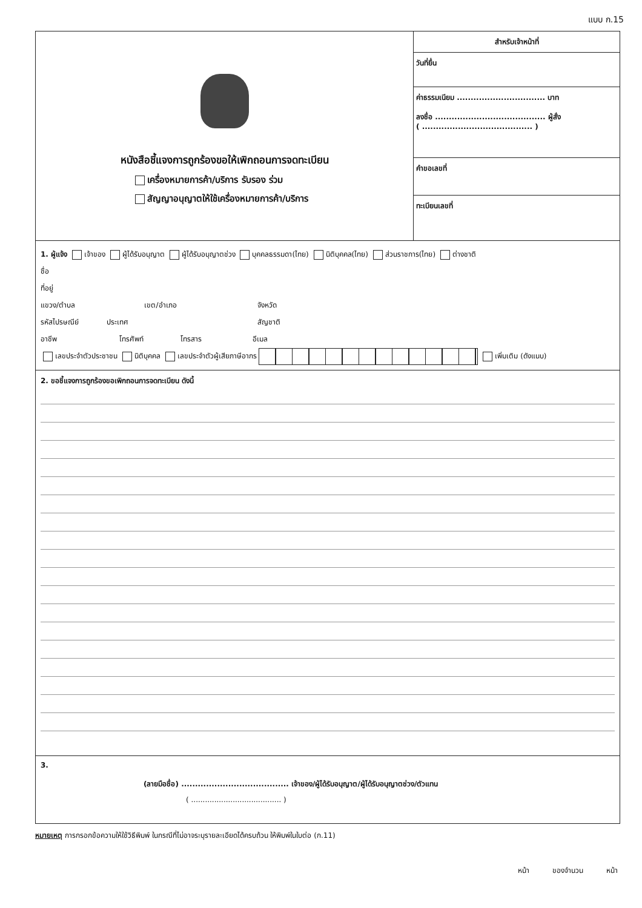แบบ ก.15
หนังสือชี้แจงการถูกร้องขอให้เพิกถอนการจดทะเบียน
เครื่องหมายการค้า/บริการ รับรอง ร่วม
สัญญาอนุญาตให้ใช้เครื่องหมายการค้า/บริการ
สำหรับเจ้าหน้าที่
วันที่ยื่น
ค่าธรรมเนียม ................................ บาท
ลงชื่อ ........................................ ผู้สั่ง
( ........................................ )
คำขอเลขที่
ทะเบียนเลขที่
1. ผู้แจ้ง เจ้าของ ผู้ได้รับอนุญาต ผู้ได้รับอนุญาตช่วง บุคคลธรรมดา(ไทย) นิติบุคคล(ไทย) ส่วนราชการ(ไทย) ต่างชาติ
ชื่อ
ที่อยู่
แขวง/ตำบล เขต/อำเภอ จังหวัด
รหัสไปรษณีย์ ประเทศ สัญชาติ
อาชีพ โทรศัพท์ โทรสาร อีเมล
เลขประจำตัวประชาชน นิติบุคคล เลขประจำตัวผู้เสียภาษีอากร เพิ่มเติม (ดังแนบ)
2. ขอชี้แจงการถูกร้องขอเพิกถอนการจดทะเบียน ดังนี้
3.
(ลายมือชื่อ) ....................................... เจ้าของ/ผู้ได้รับอนุญาต/ผู้ได้รับอนุญาตช่วง/ตัวแทน
( ....................................... )
หมายเหตุ การกรอกข้อความให้ใช้วิธีพิมพ์ ในกรณีที่ไม่อาจระบุรายละเอียดได้ครบถ้วน ให้พิมพ์ในใบต่อ (ก.11)
หน้า ของจำนวน หน้า